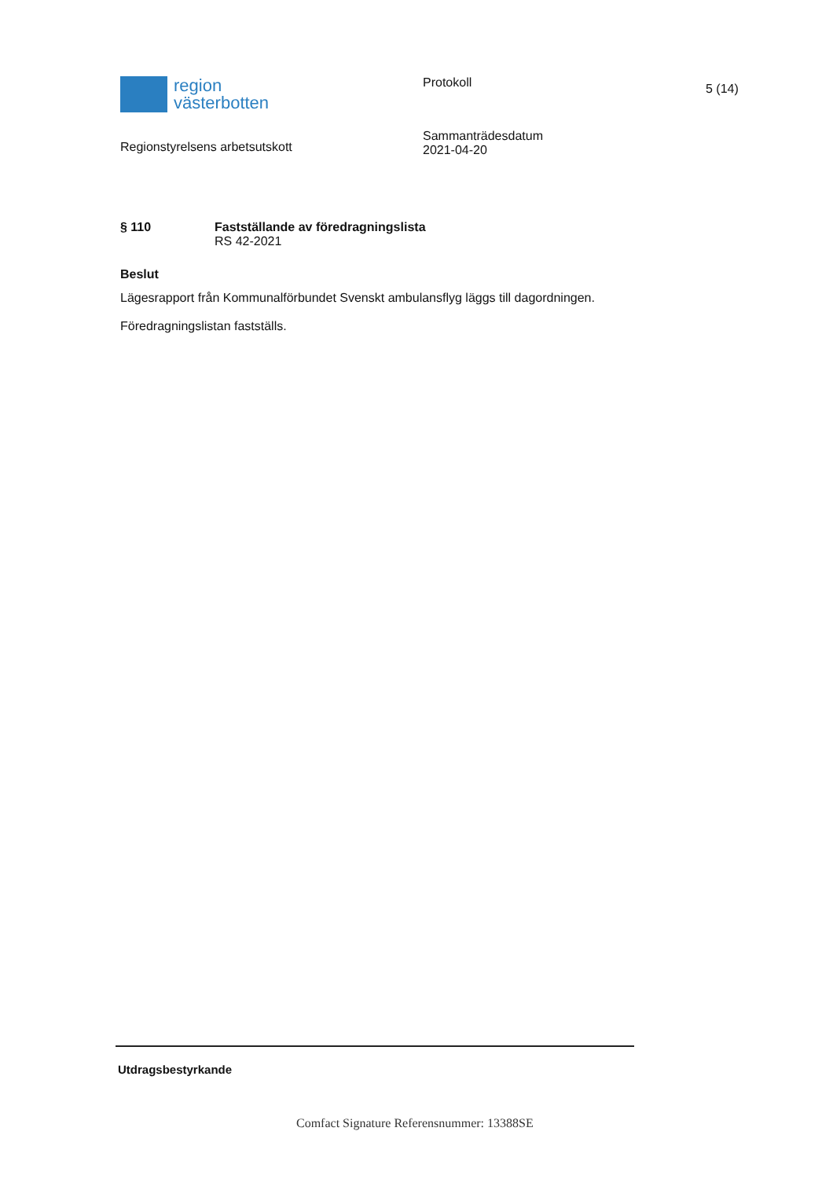region
västerbotten
Regionstyrelsens arbetsutskott
Protokoll
Sammanträdesdatum
2021-04-20
5 (14)
§ 110 Fastställande av föredragningslista
RS 42-2021
Beslut
Lägesrapport från Kommunalförbundet Svenskt ambulansflyg läggs till dagordningen.
Föredragningslistan fastställs.
Utdragsbestyrkande
Comfact Signature Referensnummer: 13388SE